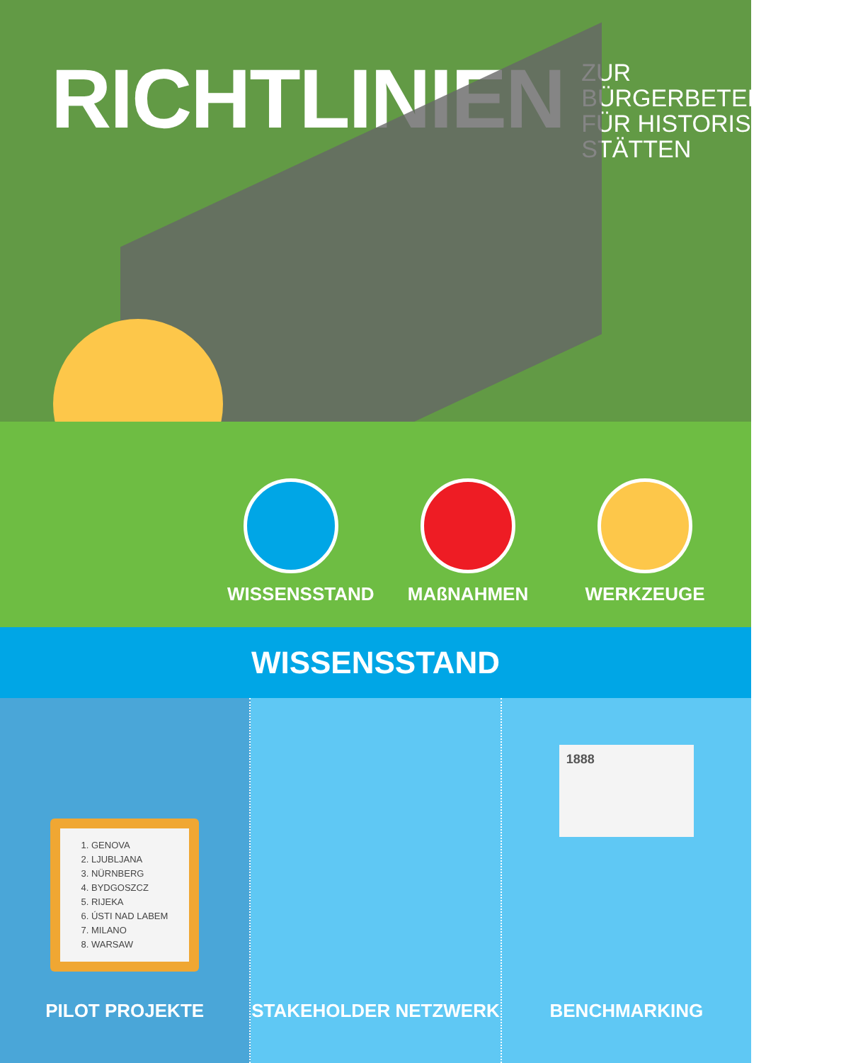RICHTLINIEN
ZUR BÜRGERBETEILIGUNG
FÜR HISTORISCHE
STÄTTEN
WISSENSSTAND MAßNAHMEN WERKZEUGE
WISSENSSTAND
1. GENOVA
2. LJUBLJANA
3. NÜRNBERG
4. BYDGOSZCZ
5. RIJEKA
6. ÚSTI NAD LABEM
7. MILANO
8. WARSAW
PILOT PROJEKTE
STAKEHOLDER NETZWERK
1888
BENCHMARKING